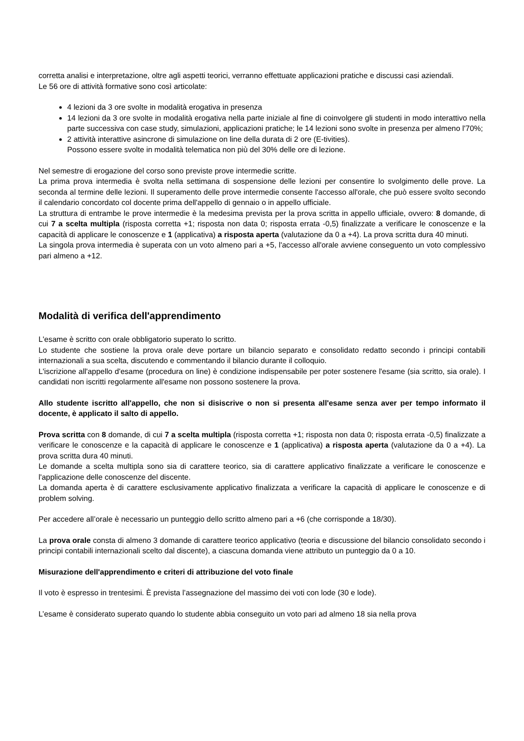corretta analisi e interpretazione, oltre agli aspetti teorici, verranno effettuate applicazioni pratiche e discussi casi aziendali.
Le 56 ore di attività formative sono così articolate:
4 lezioni da 3 ore svolte in modalità erogativa in presenza
14 lezioni da 3 ore svolte in modalità erogativa nella parte iniziale al fine di coinvolgere gli studenti in modo interattivo nella parte successiva con case study, simulazioni, applicazioni pratiche; le 14 lezioni sono svolte in presenza per almeno l'70%;
2 attività interattive asincrone di simulazione on line della durata di 2 ore (E-tivities).
Possono essere svolte in modalità telematica non più del 30% delle ore di lezione.
Nel semestre di erogazione del corso sono previste prove intermedie scritte.
La prima prova intermedia è svolta nella settimana di sospensione delle lezioni per consentire lo svolgimento delle prove. La seconda al termine delle lezioni. Il superamento delle prove intermedie consente l'accesso all'orale, che può essere svolto secondo il calendario concordato col docente prima dell'appello di gennaio o in appello ufficiale.
La struttura di entrambe le prove intermedie è la medesima prevista per la prova scritta in appello ufficiale, ovvero: 8 domande, di cui 7 a scelta multipla (risposta corretta +1; risposta non data 0; risposta errata -0,5) finalizzate a verificare le conoscenze e la capacità di applicare le conoscenze e 1 (applicativa) a risposta aperta (valutazione da 0 a +4). La prova scritta dura 40 minuti.
La singola prova intermedia è superata con un voto almeno pari a +5, l'accesso all'orale avviene conseguento un voto complessivo pari almeno a +12.
Modalità di verifica dell'apprendimento
L'esame è scritto con orale obbligatorio superato lo scritto.
Lo studente che sostiene la prova orale deve portare un bilancio separato e consolidato redatto secondo i principi contabili internazionali a sua scelta, discutendo e commentando il bilancio durante il colloquio.
L'iscrizione all'appello d'esame (procedura on line) è condizione indispensabile per poter sostenere l'esame (sia scritto, sia orale). I candidati non iscritti regolarmente all'esame non possono sostenere la prova.
Allo studente iscritto all'appello, che non si disiscrive o non si presenta all'esame senza aver per tempo informato il docente, è applicato il salto di appello.
Prova scritta con 8 domande, di cui 7 a scelta multipla (risposta corretta +1; risposta non data 0; risposta errata -0,5) finalizzate a verificare le conoscenze e la capacità di applicare le conoscenze e 1 (applicativa) a risposta aperta (valutazione da 0 a +4). La prova scritta dura 40 minuti.
Le domande a scelta multipla sono sia di carattere teorico, sia di carattere applicativo finalizzate a verificare le conoscenze e l'applicazione delle conoscenze del discente.
La domanda aperta è di carattere esclusivamente applicativo finalizzata a verificare la capacità di applicare le conoscenze e di problem solving.
Per accedere all’orale è necessario un punteggio dello scritto almeno pari a +6 (che corrisponde a 18/30).
La prova orale consta di almeno 3 domande di carattere teorico applicativo (teoria e discussione del bilancio consolidato secondo i principi contabili internazionali scelto dal discente), a ciascuna domanda viene attributo un punteggio da 0 a 10.
Misurazione dell'apprendimento e criteri di attribuzione del voto finale
Il voto è espresso in trentesimi. È prevista l’assegnazione del massimo dei voti con lode (30 e lode).
L’esame è considerato superato quando lo studente abbia conseguito un voto pari ad almeno 18 sia nella prova